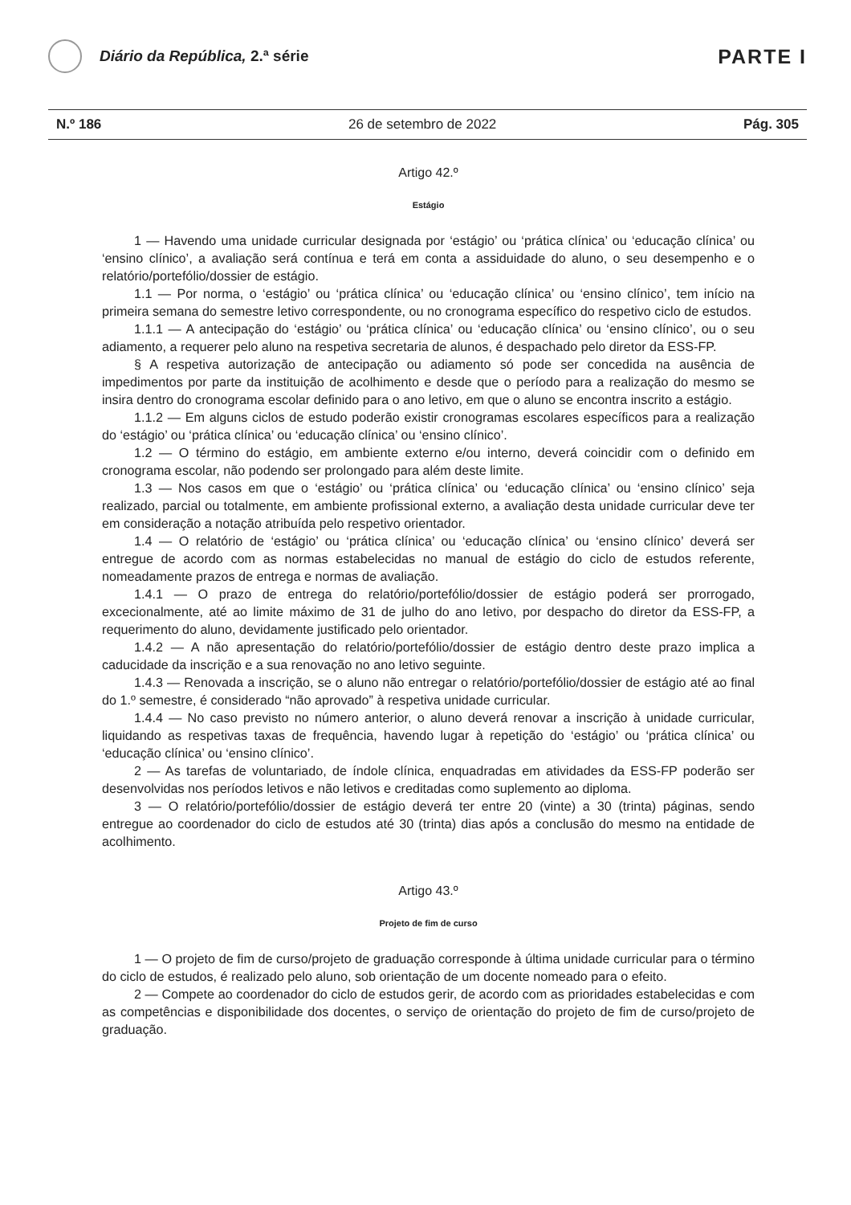Diário da República, 2.ª série
PARTE I
N.º 186 26 de setembro de 2022 Pág. 305
Artigo 42.º
Estágio
1 — Havendo uma unidade curricular designada por ‘estágio’ ou ‘prática clínica’ ou ‘educação clínica’ ou ‘ensino clínico’, a avaliação será contínua e terá em conta a assiduidade do aluno, o seu desempenho e o relatório/portefólio/dossier de estágio.
1.1 — Por norma, o ‘estágio’ ou ‘prática clínica’ ou ‘educação clínica’ ou ‘ensino clínico’, tem início na primeira semana do semestre letivo correspondente, ou no cronograma específico do respetivo ciclo de estudos.
1.1.1 — A antecipação do ‘estágio’ ou ‘prática clínica’ ou ‘educação clínica’ ou ‘ensino clínico’, ou o seu adiamento, a requerer pelo aluno na respetiva secretaria de alunos, é despachado pelo diretor da ESS-FP.
§ A respetiva autorização de antecipação ou adiamento só pode ser concedida na ausência de impedimentos por parte da instituição de acolhimento e desde que o período para a realização do mesmo se insira dentro do cronograma escolar definido para o ano letivo, em que o aluno se encontra inscrito a estágio.
1.1.2 — Em alguns ciclos de estudo poderão existir cronogramas escolares específicos para a realização do ‘estágio’ ou ‘prática clínica’ ou ‘educação clínica’ ou ‘ensino clínico’.
1.2 — O término do estágio, em ambiente externo e/ou interno, deverá coincidir com o definido em cronograma escolar, não podendo ser prolongado para além deste limite.
1.3 — Nos casos em que o ‘estágio’ ou ‘prática clínica’ ou ‘educação clínica’ ou ‘ensino clínico’ seja realizado, parcial ou totalmente, em ambiente profissional externo, a avaliação desta unidade curricular deve ter em consideração a notação atribuída pelo respetivo orientador.
1.4 — O relatório de ‘estágio’ ou ‘prática clínica’ ou ‘educação clínica’ ou ‘ensino clínico’ deverá ser entregue de acordo com as normas estabelecidas no manual de estágio do ciclo de estudos referente, nomeadamente prazos de entrega e normas de avaliação.
1.4.1 — O prazo de entrega do relatório/portefólio/dossier de estágio poderá ser prorrogado, excecionalmente, até ao limite máximo de 31 de julho do ano letivo, por despacho do diretor da ESS-FP, a requerimento do aluno, devidamente justificado pelo orientador.
1.4.2 — A não apresentação do relatório/portefólio/dossier de estágio dentro deste prazo implica a caducidade da inscrição e a sua renovação no ano letivo seguinte.
1.4.3 — Renovada a inscrição, se o aluno não entregar o relatório/portefólio/dossier de estágio até ao final do 1.º semestre, é considerado “não aprovado” à respetiva unidade curricular.
1.4.4 — No caso previsto no número anterior, o aluno deverá renovar a inscrição à unidade curricular, liquidando as respetivas taxas de frequência, havendo lugar à repetição do ‘estágio’ ou ‘prática clínica’ ou ‘educação clínica’ ou ‘ensino clínico’.
2 — As tarefas de voluntariado, de índole clínica, enquadradas em atividades da ESS-FP poderão ser desenvolvidas nos períodos letivos e não letivos e creditadas como suplemento ao diploma.
3 — O relatório/portefólio/dossier de estágio deverá ter entre 20 (vinte) a 30 (trinta) páginas, sendo entregue ao coordenador do ciclo de estudos até 30 (trinta) dias após a conclusão do mesmo na entidade de acolhimento.
Artigo 43.º
Projeto de fim de curso
1 — O projeto de fim de curso/projeto de graduação corresponde à última unidade curricular para o término do ciclo de estudos, é realizado pelo aluno, sob orientação de um docente nomeado para o efeito.
2 — Compete ao coordenador do ciclo de estudos gerir, de acordo com as prioridades estabelecidas e com as competências e disponibilidade dos docentes, o serviço de orientação do projeto de fim de curso/projeto de graduação.